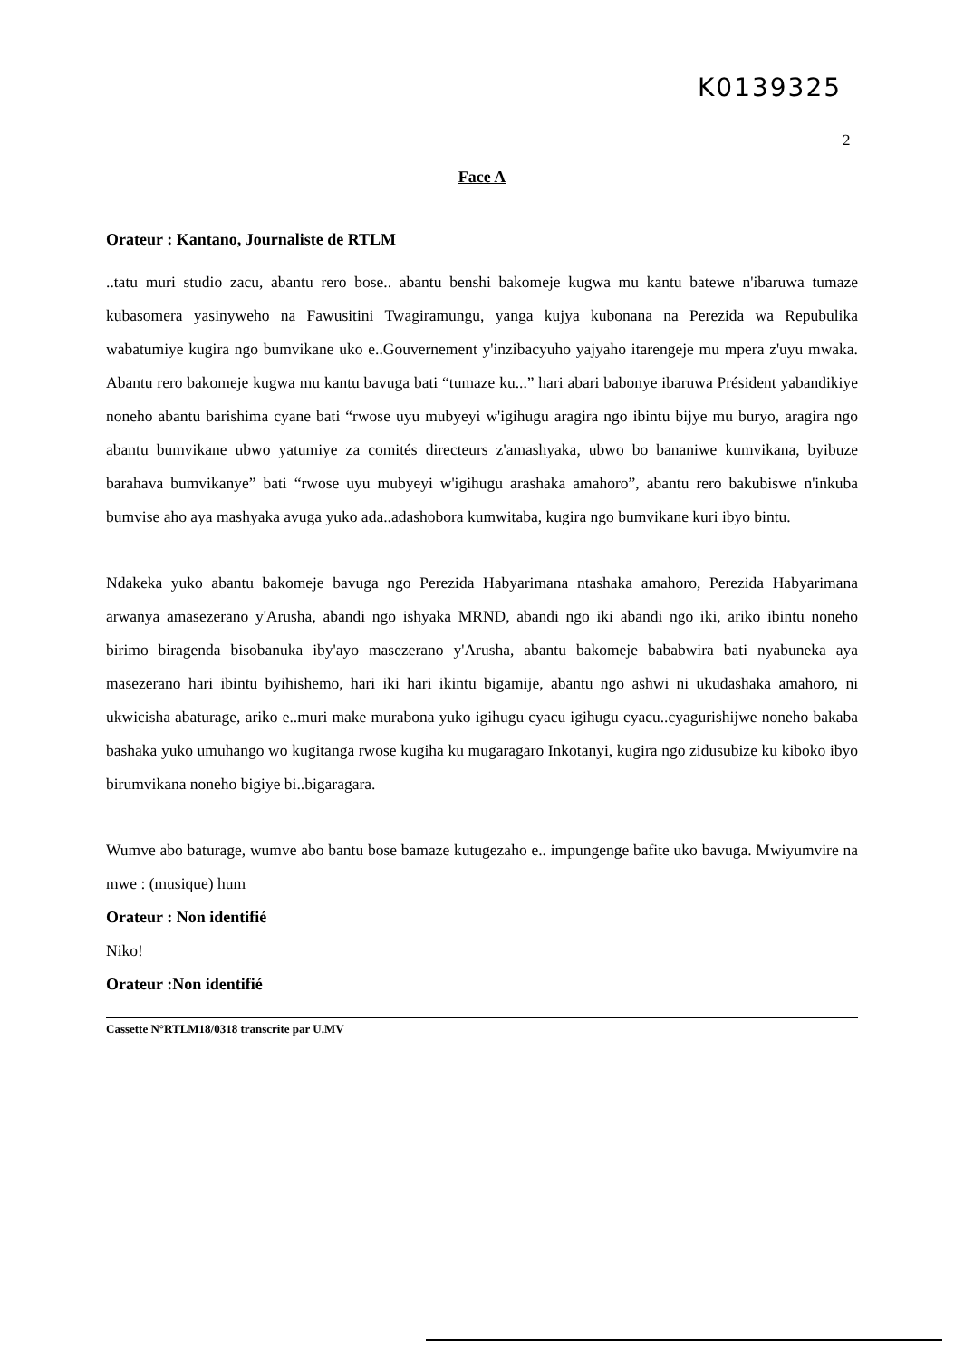K0139325
2
Face A
Orateur : Kantano, Journaliste de RTLM
..tatu muri studio zacu, abantu rero bose.. abantu benshi bakomeje kugwa mu kantu batewe n'ibaruwa tumaze kubasomera yasinyweho na Fawusitini Twagiramungu, yanga kujya kubonana na Perezida wa Repubulika wabatumiye kugira ngo bumvikane uko e..Gouvernement y'inzibacyuho yajyaho itarengeje mu mpera z'uyu mwaka. Abantu rero bakomeje kugwa mu kantu bavuga bati “tumaze ku...” hari abari babonye ibaruwa Président yabandikiye noneho abantu barishima cyane bati “rwose uyu mubyeyi w'igihugu aragira ngo ibintu bijye mu buryo, aragira ngo abantu bumvikane ubwo yatumiye za comités directeurs z'amashyaka, ubwo bo bananiwe kumvikana, byibuze barahava bumvikanye” bati “rwose uyu mubyeyi w'igihugu arashaka amahoro”, abantu rero bakubiswe n'inkuba bumvise aho aya mashyaka avuga yuko ada..adashobora kumwitaba, kugira ngo bumvikane kuri ibyo bintu.
Ndakeka yuko abantu bakomeje bavuga ngo Perezida Habyarimana ntashaka amahoro, Perezida Habyarimana arwanya amasezerano y'Arusha, abandi ngo ishyaka MRND, abandi ngo iki abandi ngo iki, ariko ibintu noneho birimo biragenda bisobanuka iby'ayo masezerano y'Arusha, abantu bakomeje bababwira bati nyabuneka aya masezerano hari ibintu byihishemo, hari iki hari ikintu bigamije, abantu ngo ashwi ni ukudashaka amahoro, ni ukwicisha abaturage, ariko e..muri make murabona yuko igihugu cyacu igihugu cyacu..cyagurishijwe noneho bakaba bashaka yuko umuhango wo kugitanga rwose kugiha ku mugaragaro Inkotanyi, kugira ngo zidusubize ku kiboko ibyo birumvikana noneho bigiye bi..bigaragara.
Wumve abo baturage, wumve abo bantu bose bamaze kutugezaho e.. impungenge bafite uko bavuga. Mwiyumvire na mwe : (musique) hum
Orateur : Non identifié
Niko!
Orateur :Non identifié
Cassette N°RTLM18/0318 transcrite par U.MV